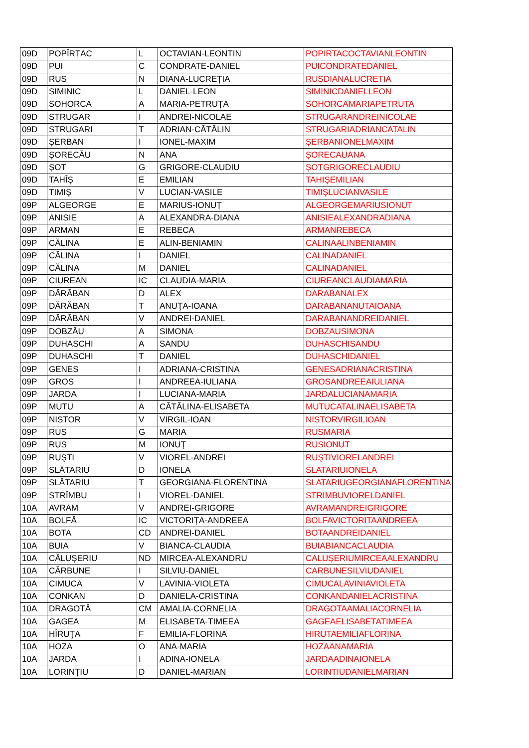| 09D | POPÎRȚAC | L | OCTAVIAN-LEONTIN | POPIRTACOCTAVIANLEONTIN |
| 09D | PUI | C | CONDRATE-DANIEL | PUICONDRATEDANIEL |
| 09D | RUS | N | DIANA-LUCREȚIA | RUSDIANALUCRETIA |
| 09D | SIMINIC | L | DANIEL-LEON | SIMINICDANIELLEON |
| 09D | SOHORCA | A | MARIA-PETRUȚA | SOHORCAMARIAPETRUTA |
| 09D | STRUGAR | I | ANDREI-NICOLAE | STRUGARANDREINICOLAE |
| 09D | STRUGARI | T | ADRIAN-CĂTĂLIN | STRUGARIADRIANCATALIN |
| 09D | ȘERBAN | I | IONEL-MAXIM | ȘERBANIONELMAXIM |
| 09D | ȘORECĂU | N | ANA | ȘORECAUANA |
| 09D | ȘOT | G | GRIGORE-CLAUDIU | ȘOTGRIGORECLAUDIU |
| 09D | TAHÎŞ | E | EMILIAN | TAHIŞEMILIAN |
| 09D | TIMIŞ | V | LUCIAN-VASILE | TIMIŞLUCIANVASILE |
| 09P | ALGEORGE | E | MARIUS-IONUȚ | ALGEORGEMARIUSIONUT |
| 09P | ANISIE | A | ALEXANDRA-DIANA | ANISIEALEXANDRADIANA |
| 09P | ARMAN | E | REBECA | ARMANREBECA |
| 09P | CĂLINA | E | ALIN-BENIAMIN | CALINAALINBENIAMIN |
| 09P | CĂLINA | I | DANIEL | CALINADANIEL |
| 09P | CĂLINA | M | DANIEL | CALINADANIEL |
| 09P | CIUREAN | IC | CLAUDIA-MARIA | CIUREANCLAUDIAMARIA |
| 09P | DĂRĂBAN | D | ALEX | DARABANALEX |
| 09P | DĂRĂBAN | T | ANUŢA-IOANA | DARABANANUTAIOANA |
| 09P | DĂRĂBAN | V | ANDREI-DANIEL | DARABANANDREIDANIEL |
| 09P | DOBZĂU | A | SIMONA | DOBZAUSIMONA |
| 09P | DUHASCHI | A | SANDU | DUHASCHISANDU |
| 09P | DUHASCHI | T | DANIEL | DUHASCHIDANIEL |
| 09P | GENES | I | ADRIANA-CRISTINA | GENESADRIANACRISTINA |
| 09P | GROS | I | ANDREEA-IULIANA | GROSANDREEAIULIANA |
| 09P | JARDA | I | LUCIANA-MARIA | JARDALUCIANAMARIA |
| 09P | MUTU | A | CĂTĂLINA-ELISABETA | MUTUCATALINAELISABETA |
| 09P | NISTOR | V | VIRGIL-IOAN | NISTORVIRGILIOAN |
| 09P | RUS | G | MARIA | RUSMARIA |
| 09P | RUS | M | IONUŢ | RUSIONUT |
| 09P | RUŞTI | V | VIOREL-ANDREI | RUŞTIVIORELANDREI |
| 09P | SLĂTARIU | D | IONELA | SLATARIUIONELA |
| 09P | SLĂTARIU | T | GEORGIANA-FLORENTINA | SLATARIUGEORGIANAFLORENTINA |
| 09P | STRÎMBU | I | VIOREL-DANIEL | STRIMBUVIORELDANIEL |
| 10A | AVRAM | V | ANDREI-GRIGORE | AVRAMANDREIGRIGORE |
| 10A | BOLFĂ | IC | VICTORIȚA-ANDREEA | BOLFAVICTORITAANDREEA |
| 10A | BOTA | CD | ANDREI-DANIEL | BOTAANDREIDANIEL |
| 10A | BUIA | V | BIANCA-CLAUDIA | BUIABIANCACLAUDIA |
| 10A | CĂLUȘERIU | ND | MIRCEA-ALEXANDRU | CALUȘERIUMIRCEAALEXANDRU |
| 10A | CĂRBUNE | I | SILVIU-DANIEL | CARBUNESILVIUDANIEL |
| 10A | CIMUCA | V | LAVINIA-VIOLETA | CIMUCALAVINIAVIOLETA |
| 10A | CONKAN | D | DANIELA-CRISTINA | CONKANDANIELACRISTINA |
| 10A | DRAGOTĂ | CM | AMALIA-CORNELIA | DRAGOTAAMALIACORNELIA |
| 10A | GAGEA | M | ELISABETA-TIMEEA | GAGEAELISABETATIMEEA |
| 10A | HÎRUŢA | F | EMILIA-FLORINA | HIRUTAEMILIAFLORINA |
| 10A | HOZA | O | ANA-MARIA | HOZAANAMARIA |
| 10A | JARDA | I | ADINA-IONELA | JARDAADINAIONELA |
| 10A | LORINȚIU | D | DANIEL-MARIAN | LORINTIUDANIELMARIAN |